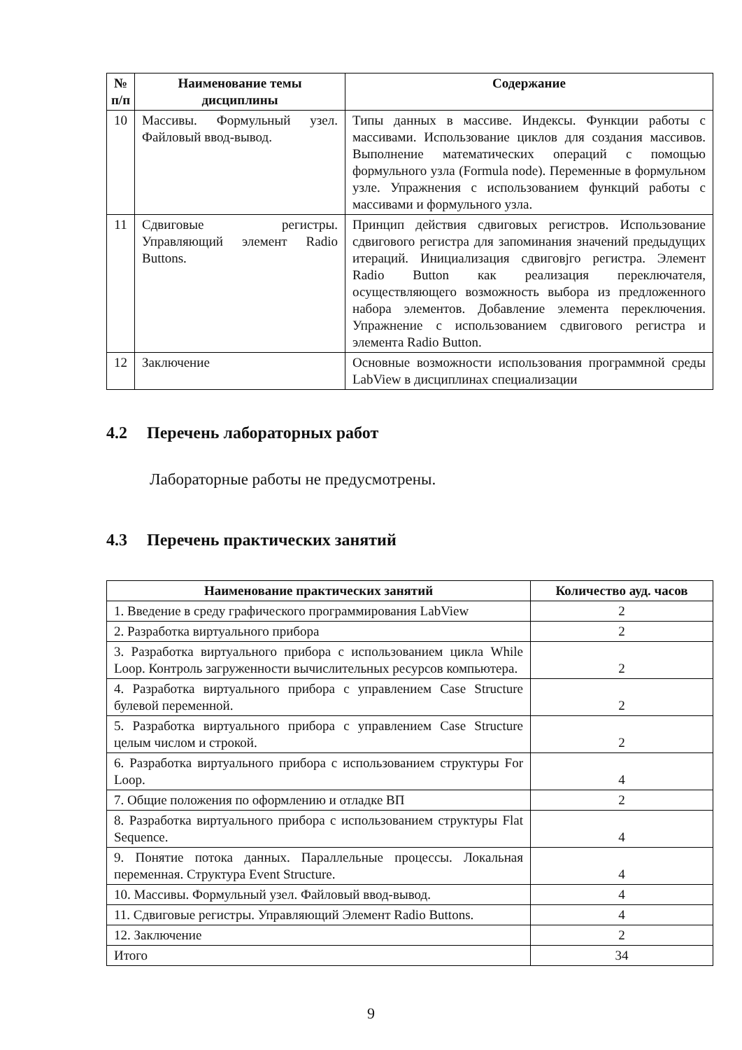| № п/п | Наименование темы дисциплины | Содержание |
| --- | --- | --- |
| 10 | Массивы. Формульный узел. Файловый ввод-вывод. | Типы данных в массиве. Индексы. Функции работы с массивами. Использование циклов для создания массивов. Выполнение математических операций с помощью формульного узла (Formula node). Переменные в формульном узле. Упражнения с использованием функций работы с массивами и формульного узла. |
| 11 | Сдвиговые регистры. Управляющий элемент Radio Buttons. | Принцип действия сдвиговых регистров. Использование сдвигового регистра для запоминания значений предыдущих итераций. Инициализация сдвиговjго регистра. Элемент Radio Button как реализация переключателя, осуществляющего возможность выбора из предложенного набора элементов. Добавление элемента переключения. Упражнение с использованием сдвигового регистра и элемента Radio Button. |
| 12 | Заключение | Основные возможности использования программной среды LabView в дисциплинах специализации |
4.2 Перечень лабораторных работ
Лабораторные работы не предусмотрены.
4.3 Перечень практических занятий
| Наименование практических занятий | Количество ауд. часов |
| --- | --- |
| 1. Введение в среду графического программирования LabView | 2 |
| 2. Разработка виртуального прибора | 2 |
| 3. Разработка виртуального прибора с использованием цикла While Loop. Контроль загруженности вычислительных ресурсов компьютера. | 2 |
| 4. Разработка виртуального прибора с управлением Case Structure булевой переменной. | 2 |
| 5. Разработка виртуального прибора с управлением Case Structure целым числом и строкой. | 2 |
| 6. Разработка виртуального прибора с использованием структуры For Loop. | 4 |
| 7. Общие положения по оформлению и отладке ВП | 2 |
| 8. Разработка виртуального прибора с использованием структуры Flat Sequence. | 4 |
| 9. Понятие потока данных. Параллельные процессы. Локальная переменная. Структура Event Structure. | 4 |
| 10. Массивы. Формульный узел. Файловый ввод-вывод. | 4 |
| 11. Сдвиговые регистры. Управляющий Элемент Radio Buttons. | 4 |
| 12. Заключение | 2 |
| Итого | 34 |
9